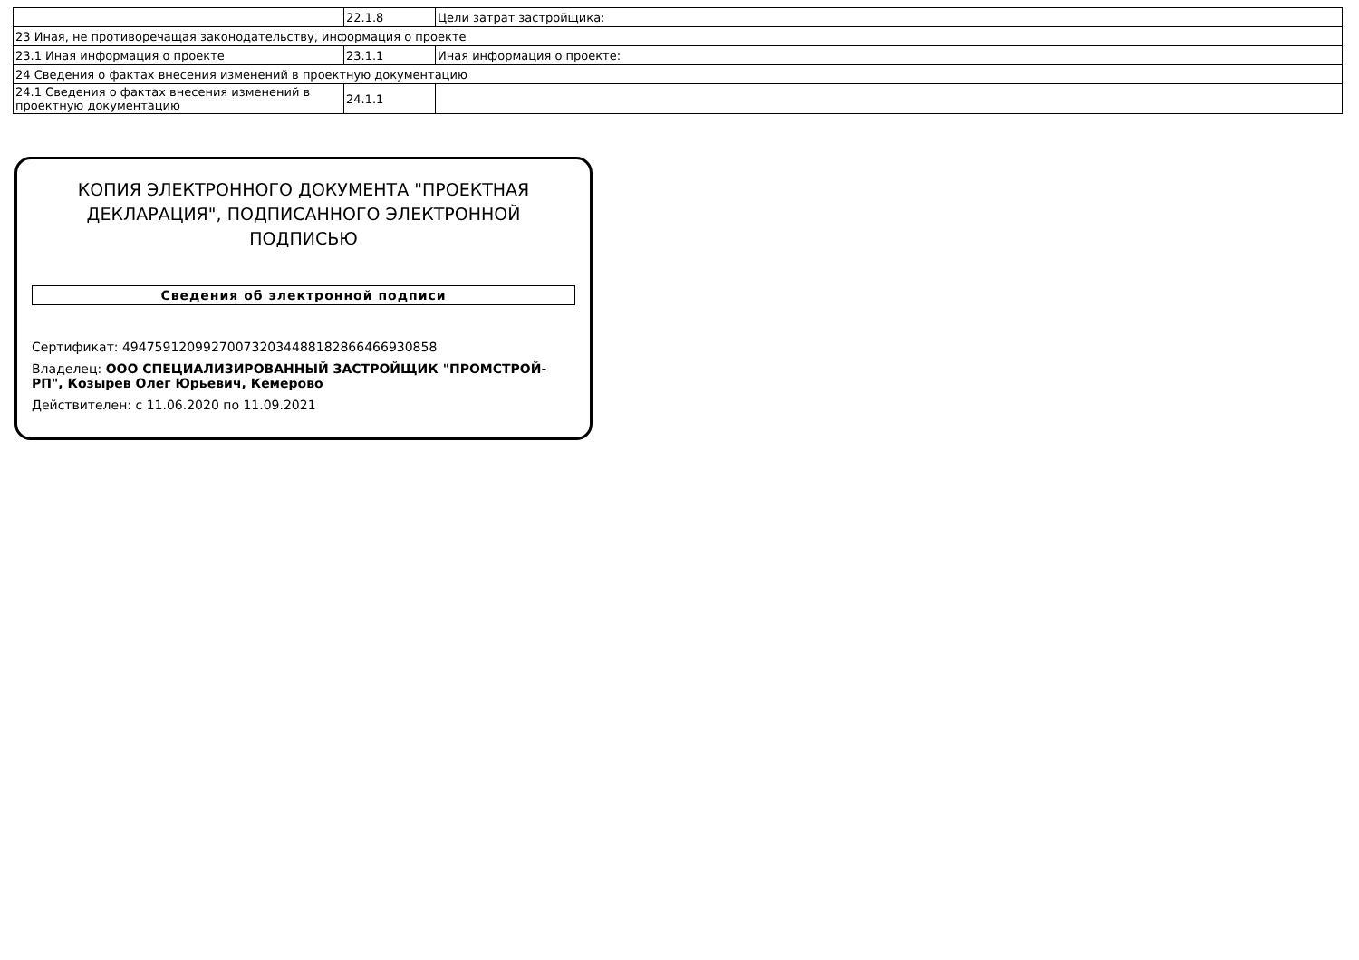| | 22.1.8 | Цели затрат застройщика: |
| 23 Иная, не противоречащая законодательству, информация о проекте | | |
| 23.1 Иная информация о проекте | 23.1.1 | Иная информация о проекте: |
| 24 Сведения о фактах внесения изменений в проектную документацию | | |
| 24.1 Сведения о фактах внесения изменений в проектную документацию | 24.1.1 | |
КОПИЯ ЭЛЕКТРОННОГО ДОКУМЕНТА "ПРОЕКТНАЯ ДЕКЛАРАЦИЯ", ПОДПИСАННОГО ЭЛЕКТРОННОЙ ПОДПИСЬЮ
Сведения об электронной подписи
Сертификат: 494759120992700732034488182866466930858
Владелец: ООО СПЕЦИАЛИЗИРОВАННЫЙ ЗАСТРОЙЩИК "ПРОМСТРОЙ-РП", Козырев Олег Юрьевич, Кемерово
Действителен: с 11.06.2020 по 11.09.2021